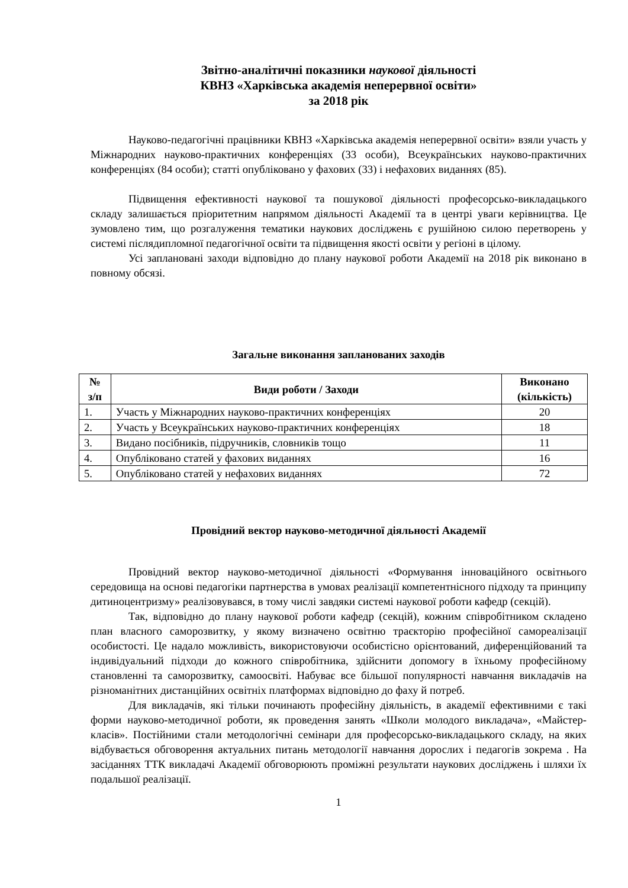Звітно-аналітичні показники наукової діяльності
КВНЗ «Харківська академія неперервної освіти»
за 2018 рік
Науково-педагогічні працівники КВНЗ «Харківська академія неперервної освіти» взяли участь у Міжнародних науково-практичних конференціях (33 особи), Всеукраїнських науково-практичних конференціях (84 особи); статті опубліковано у фахових (33) і нефахових виданнях (85).
Підвищення ефективності наукової та пошукової діяльності професорсько-викладацького складу залишається пріоритетним напрямом діяльності Академії та в центрі уваги керівництва. Це зумовлено тим, що розгалуження тематики наукових досліджень є рушійною силою перетворень у системі післядипломної педагогічної освіти та підвищення якості освіти у регіоні в цілому.
Усі заплановані заходи відповідно до плану наукової роботи Академії на 2018 рік виконано в повному обсязі.
Загальне виконання запланованих заходів
| № з/п | Види роботи / Заходи | Виконано (кількість) |
| --- | --- | --- |
| 1. | Участь у Міжнародних науково-практичних конференціях | 20 |
| 2. | Участь у Всеукраїнських науково-практичних конференціях | 18 |
| 3. | Видано посібників, підручників, словників тощо | 11 |
| 4. | Опубліковано статей у фахових виданнях | 16 |
| 5. | Опубліковано статей у нефахових виданнях | 72 |
Провідний вектор науково-методичної діяльності Академії
Провідний вектор науково-методичної діяльності «Формування інноваційного освітнього середовища на основі педагогіки партнерства в умовах реалізації компетентнісного підходу та принципу дитиноцентризму» реалізовувався, в тому числі завдяки системі наукової роботи кафедр (секцій).
Так, відповідно до плану наукової роботи кафедр (секцій), кожним співробітником складено план власного саморозвитку, у якому визначено освітню траєкторію професійної самореалізації особистості. Це надало можливість, використовуючи особистісно орієнтований, диференційований та індивідуальний підходи до кожного співробітника, здійснити допомогу в їхньому професійному становленні та саморозвитку, самоосвіті. Набуває все більшої популярності навчання викладачів на різноманітних дистанційних освітніх платформах відповідно до фаху й потреб.
Для викладачів, які тільки починають професійну діяльність, в академії ефективними є такі форми науково-методичної роботи, як проведення занять «Школи молодого викладача», «Майстер-класів». Постійними стали методологічні семінари для професорсько-викладацького складу, на яких відбувається обговорення актуальних питань методології навчання дорослих і педагогів зокрема . На засіданнях ТТК викладачі Академії обговорюють проміжні результати наукових досліджень і шляхи їх подальшої реалізації.
1